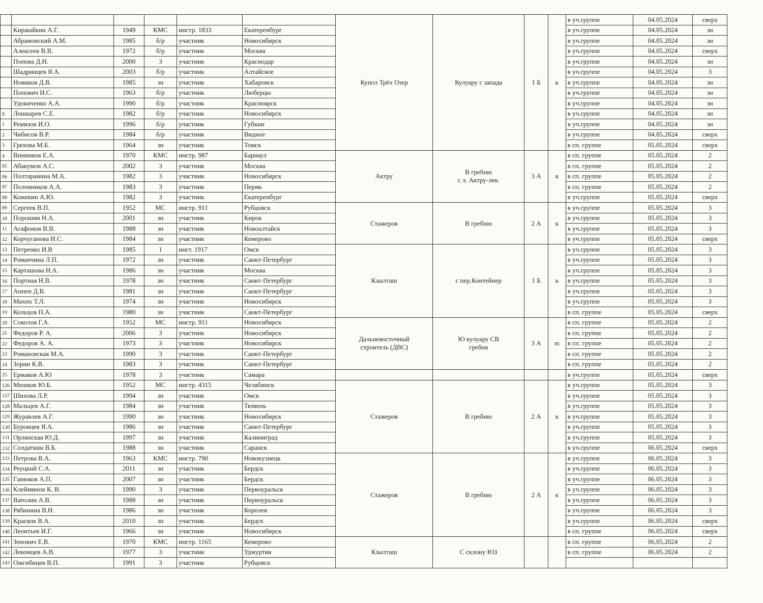| | | | | | | Купол Трёх Озер | Кулуару с запада | 1 Б | к | в уч.группе | 04.05.2024 | сверх |
| | Киржайкин А.Г. | 1949 | КМС | инстр. 1833 | Екатеренбург | | | | | в уч.группе | 04.05.2024 | зн |
| | Абрамовский А.М. | 1985 | б/р | участник | Новосибирск | | | | | в уч.группе | 04.05.2024 | зн |
| | Алексеев В.В. | 1972 | б/р | участник | Москва | | | | | в уч.группе | 04.05.2024 | сверх |
| | Попова Д.Н. | 2000 | 3 | участник | Краснодар | | | | | в уч.группе | 04.05.2024 | зн |
| | Шадринцев Я.А. | 2003 | б/р | участник | Алтайское | | | | | в уч.группе | 04.05.2024 | 3 |
| | Новиков Д.В. | 1985 | зн | участник | Хабаровск | | | | | в уч.группе | 04.05.2024 | зн |
| | Попович И.С. | 1963 | б/р | участник | Люберцы | | | | | в уч.группе | 04.05.2024 | зн |
| | Удовиченко А.А. | 1990 | б/р | участник | Красноярск | | | | | в уч.группе | 04.05.2024 | зн |
| 0 | Лошкарев С.Е. | 1982 | б/р | участник | Новосибирск | | | | | в уч.группе | 04.05.2024 | зн |
| 1 | Ремизов И.О. | 1996 | б/р | участник | Губкин | | | | | в уч.группе | 04.05.2024 | зн |
| 2 | Чибисов В.Р. | 1984 | б/р | участник | Видное | | | | | в уч.группе | 04.05.2024 | сверх |
| 3 | Грехова М.Б. | 1964 | зн | участник | Томск | | | | | в сп. группе | 05.05.2024 | сверх |
| 4 | Винников Е.А. | 1970 | КМС | инстр. 987 | Барнаул | Актру | В гребню с л. Актру-лев. | 3 А | к | в сп. группе | 05.05.2024 | 2 |
| 05 | Абакумов А.С. | 2002 | 3 | участник | Москва | | | | | в сп. группе | 05.05.2024 | 2 |
| 06 | Полтаранина М.А. | 1982 | 3 | участник | Новосибирск | | | | | в сп. группе | 05.05.2024 | 2 |
| 07 | Половников А.А. | 1983 | 3 | участник | Пермь | | | | | в сп. группе | 05.05.2024 | 2 |
| 08 | Кожевин А.Ю. | 1982 | 3 | участник | Екатеренбург | | | | | в уч.группе | 05.05.2024 | сверх |
| 09 | Сергеев В.П. | 1952 | МС | инстр. 911 | Рубцовск | Стажеров | В гребню | 2 А | к | в уч.группе | 05.05.2024 | 3 |
| 10 | Порошин Н.А. | 2001 | зн | участник | Киров | | | | | в уч.группе | 05.05.2024 | 3 |
| 11 | Агафонов В.В. | 1988 | зн | участник | Новоалтайск | | | | | в уч.группе | 05.05.2024 | 3 |
| 12 | Корчуганова И.С. | 1984 | зн | участник | Кемерово | | | | | в уч.группе | 05.05.2024 | сверх |
| 13 | Петренко И.В | 1985 | 1 | инст. 1917 | Омск | Кзылташ | с пер.Контейнер | 1 Б | к | в уч.группе | 05.05.2024 | 3 |
| 14 | Романчина Л.П. | 1972 | зн | участник | Санкт-Петербург | | | | | в уч.группе | 05.05.2024 | 3 |
| 15 | Карташова Н.А. | 1986 | зн | участник | Москва | | | | | в уч.группе | 05.05.2024 | 3 |
| 16 | Портная Н.В. | 1978 | зн | участник | Санкт-Петербург | | | | | в уч.группе | 05.05.2024 | 3 |
| 17 | Аппен Д.В. | 1981 | зн | участник | Санкт-Петербург | | | | | в уч.группе | 05.05.2024 | 3 |
| 18 | Махно Т.Л. | 1974 | зн | участник | Новосибирск | | | | | в уч.группе | 05.05.2024 | 3 |
| 19 | Кольцов П.А. | 1980 | зн | участник | Санкт-Петербург | | | | | в сп. группе | 05.05.2024 | сверх |
| 20 | Соколов Г.А. | 1952 | МС | инстр. 911 | Новосибирск | Дальневосточный строитель (ДВС) | Ю кулуару СВ гребня | 3 А | лс | в сп. группе | 05.05.2024 | 2 |
| 21 | Федоров Р. А. | 2006 | 3 | участник | Новосибирск | | | | | в сп. группе | 05.05.2024 | 2 |
| 22 | Федоров А. А. | 1973 | 3 | участник | Новосибирск | | | | | в сп. группе | 05.05.2024 | 2 |
| 23 | Романовская М.А. | 1990 | 3 | участник | Санкт-Петербург | | | | | в сп. группе | 05.05.2024 | 2 |
| 24 | Зорин К.В. | 1983 | 3 | участник | Санкт-Петербург | | | | | в сп. группе | 05.05.2024 | 2 |
| 25 | Ермаков А.Ю | 1978 | 3 | участник | Самара | | | | | в уч.группе | 05.05.2024 | сверх |
| 126 | Мешков Ю.Б. | 1952 | МС | инстр. 4315 | Челябинск | Стажеров | В гребню | 2 А | к | в уч.группе | 05.05.2024 | 3 |
| 127 | Шихова Л.Р. | 1994 | зн | участник | Омск | | | | | в уч.группе | 05.05.2024 | 3 |
| 128 | Мальцев А.Г. | 1984 | зн | участник | Тюмень | | | | | в уч.группе | 05.05.2024 | 3 |
| 129 | Журавлев А.Г. | 1990 | зн | участник | Новосибирск | | | | | в уч.группе | 05.05.2024 | 3 |
| 130 | Буровцев Я.А. | 1986 | зн | участник | Санкт-Петербург | | | | | в уч.группе | 05.05.2024 | 3 |
| 131 | Орлянская Ю.Д. | 1997 | зн | участник | Калиниград | | | | | в уч.группе | 05.05.2024 | 3 |
| 132 | Солдаткин В.Б. | 1988 | зн | участник | Саранск | | | | | в уч.группе | 06.05.2024 | сверх |
| 133 | Петрова В.А. | 1963 | КМС | инстр. 790 | Новокузнецк | Стажеров | В гребню | 2 А | к | в уч.группе | 06.05.2024 | 3 |
| 134 | Реуцкий С.А. | 2011 | зн | участник | Бердск | | | | | в уч.группе | 06.05.2024 | 3 |
| 135 | Ганюков А.П. | 2007 | зн | участник | Бердск | | | | | в уч.группе | 06.05.2024 | 3 |
| 136 | Клейминов К. В. | 1990 | 3 | участник | Первоуральск | | | | | в уч.группе | 06.05.2024 | 3 |
| 137 | Ватолин А.В. | 1988 | зн | участник | Первоуральск | | | | | в уч.группе | 06.05.2024 | 3 |
| 138 | Рябинина В.Н. | 1986 | зн | участник | Королев | | | | | в уч.группе | 06.05.2024 | 3 |
| 139 | Красков В.А. | 2010 | зн | участник | Бердск | | | | | в уч.группе | 06.05.2024 | сверх |
| 140 | Леонтьев И.Г. | 1966 | зн | участник | Новосибирск | | | | | в сп. группе | 06.05.2024 | сверх |
| 141 | Зенович Е.В. | 1970 | КМС | инстр. 1165 | Кемерово | Кзылташ | С склону ЮЗ | | | в сп. группе | 06.05.2024 | 2 |
| 142 | Лекомцев А.В. | 1977 | 3 | участник | Удмуртия | | | | | в сп. группе | 06.05.2024 | 2 |
| 143 | Ожгибицев В.П. | 1991 | 3 | участник | Рубцовск | | | | | | | |